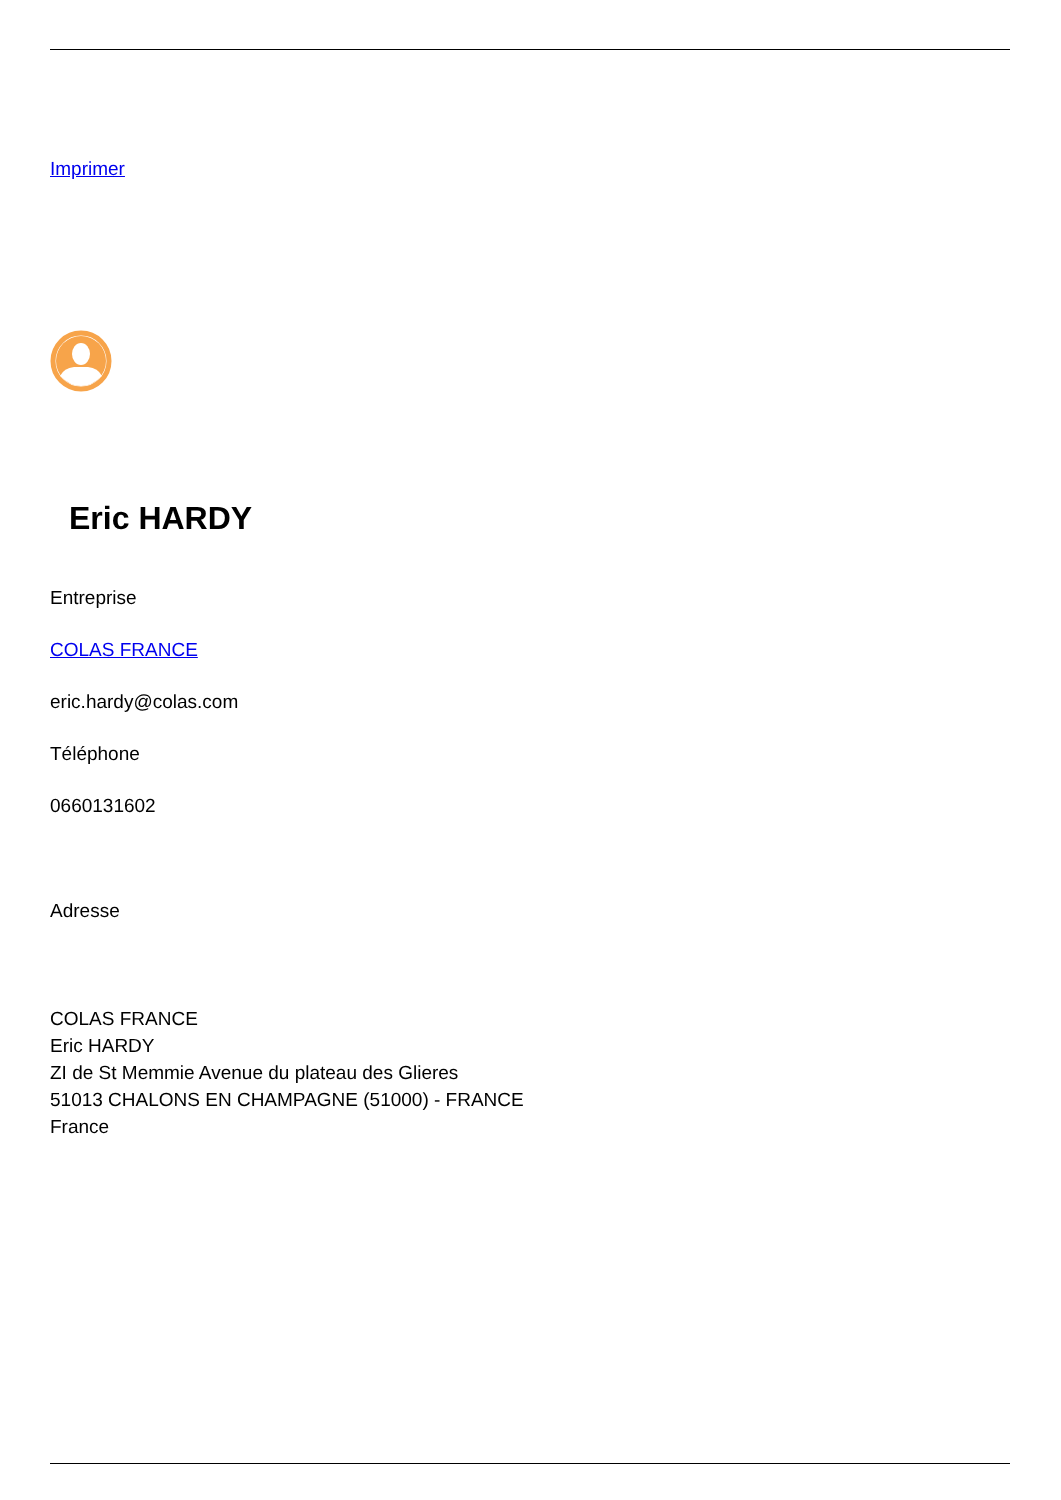Imprimer
Eric HARDY
Entreprise
COLAS FRANCE
eric.hardy@colas.com
Téléphone
0660131602
Adresse
COLAS FRANCE
Eric HARDY
ZI de St Memmie Avenue du plateau des Glieres
51013 CHALONS EN CHAMPAGNE (51000) - FRANCE
France